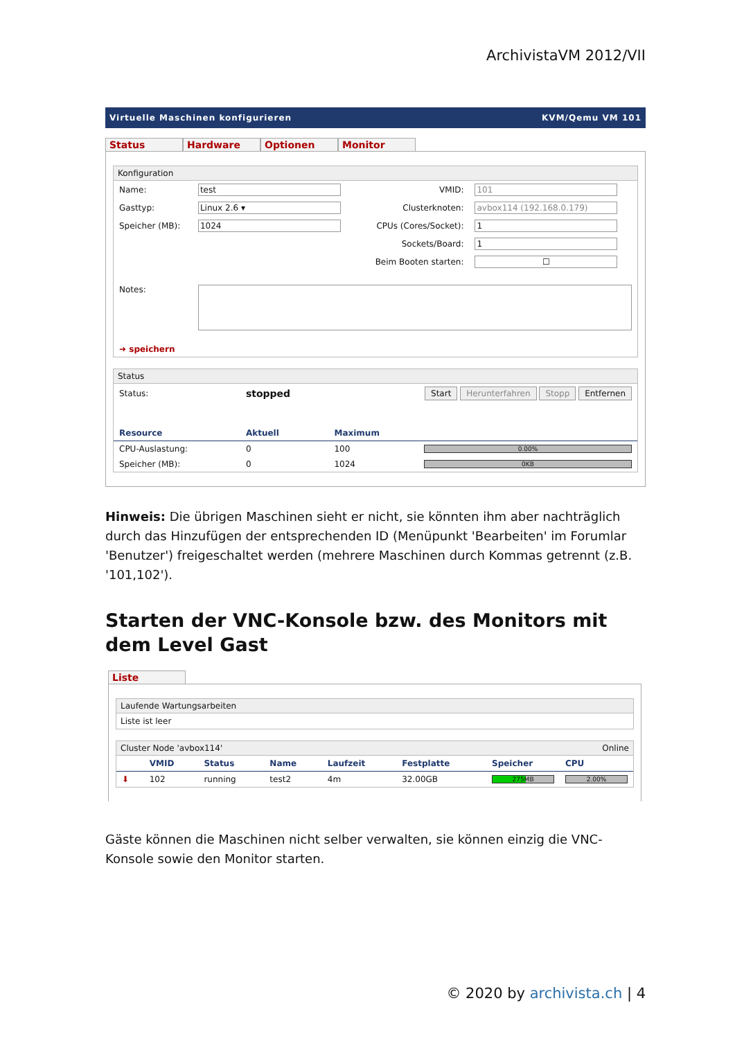ArchivistaVM 2012/VII
Virtuelle Maschinen konfigurieren KVM/Qemu VM 101
Status Hardware Optionen Monitor
Konfiguration
| Name: | test | VMID: | 101 |
| Gasttyp: | Linux 2.6 ▾ | Clusterknoten: | avbox114 (192.168.0.179) |
| Speicher (MB): | 1024 | CPUs (Cores/Socket): | 1 |
| | | Sockets/Board: | 1 |
| | | Beim Booten starten: | ☐ |
| Notes: | | | |
| ➜ speichern | | | |
Status
| Status: | stopped | Start Herunterfahren Stopp Entfernen | |
| Resource | Aktuell | Maximum | |
| CPU-Auslastung: | 0 | 100 | 0.00% |
| Speicher (MB): | 0 | 1024 | 0KB |
Hinweis: Die übrigen Maschinen sieht er nicht, sie könnten ihm aber nachträglich durch das Hinzufügen der entsprechenden ID (Menüpunkt 'Bearbeiten' im Forumlar 'Benutzer') freigeschaltet werden (mehrere Maschinen durch Kommas getrennt (z.B. '101,102').
Starten der VNC-Konsole bzw. des Monitors mit dem Level Gast
Liste
Laufende Wartungsarbeiten
Liste ist leer
Cluster Node 'avbox114' Online
| | VMID | Status | Name | Laufzeit | Festplatte | Speicher | CPU |
| --- | --- | --- | --- | --- | --- | --- | --- |
| ⬇ | 102 | running | test2 | 4m | 32.00GB | 275MB | 2.00% |
Gäste können die Maschinen nicht selber verwalten, sie können einzig die VNC-Konsole sowie den Monitor starten.
© 2020 by archivista.ch | 4